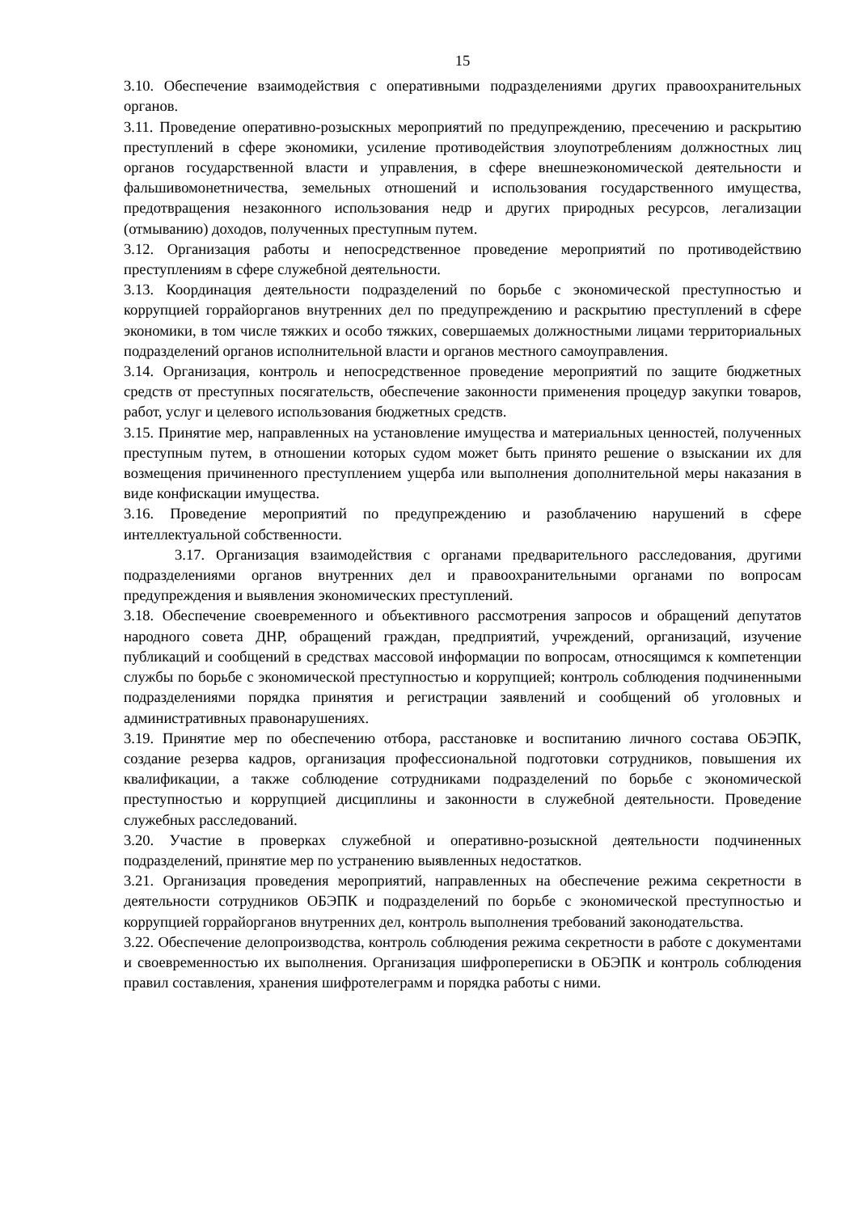15
3.10. Обеспечение взаимодействия с оперативными подразделениями других правоохранительных органов.
3.11. Проведение оперативно-розыскных мероприятий по предупреждению, пресечению и раскрытию преступлений в сфере экономики, усиление противодействия злоупотреблениям должностных лиц органов государственной власти и управления, в сфере внешнеэкономической деятельности и фальшивомонетничества, земельных отношений и использования государственного имущества, предотвращения незаконного использования недр и других природных ресурсов, легализации (отмыванию) доходов, полученных преступным путем.
3.12. Организация работы и непосредственное проведение мероприятий по противодействию преступлениям в сфере служебной деятельности.
3.13. Координация деятельности подразделений по борьбе с экономической преступностью и коррупцией горрайорганов внутренних дел по предупреждению и раскрытию преступлений в сфере экономики, в том числе тяжких и особо тяжких, совершаемых должностными лицами территориальных подразделений органов исполнительной власти и органов местного самоуправления.
3.14. Организация, контроль и непосредственное проведение мероприятий по защите бюджетных средств от преступных посягательств, обеспечение законности применения процедур закупки товаров, работ, услуг и целевого использования бюджетных средств.
3.15. Принятие мер, направленных на установление имущества и материальных ценностей, полученных преступным путем, в отношении которых судом может быть принято решение о взыскании их для возмещения причиненного преступлением ущерба или выполнения дополнительной меры наказания в виде конфискации имущества.
3.16. Проведение мероприятий по предупреждению и разоблачению нарушений в сфере интеллектуальной собственности.
3.17. Организация взаимодействия с органами предварительного расследования, другими подразделениями органов внутренних дел и правоохранительными органами по вопросам предупреждения и выявления экономических преступлений.
3.18. Обеспечение своевременного и объективного рассмотрения запросов и обращений депутатов народного совета ДНР, обращений граждан, предприятий, учреждений, организаций, изучение публикаций и сообщений в средствах массовой информации по вопросам, относящимся к компетенции службы по борьбе с экономической преступностью и коррупцией; контроль соблюдения подчиненными подразделениями порядка принятия и регистрации заявлений и сообщений об уголовных и административных правонарушениях.
3.19. Принятие мер по обеспечению отбора, расстановке и воспитанию личного состава ОБЭПК, создание резерва кадров, организация профессиональной подготовки сотрудников, повышения их квалификации, а также соблюдение сотрудниками подразделений по борьбе с экономической преступностью и коррупцией дисциплины и законности в служебной деятельности. Проведение служебных расследований.
3.20. Участие в проверках служебной и оперативно-розыскной деятельности подчиненных подразделений, принятие мер по устранению выявленных недостатков.
3.21. Организация проведения мероприятий, направленных на обеспечение режима секретности в деятельности сотрудников ОБЭПК и подразделений по борьбе с экономической преступностью и коррупцией горрайорганов внутренних дел, контроль выполнения требований законодательства.
3.22. Обеспечение делопроизводства, контроль соблюдения режима секретности в работе с документами и своевременностью их выполнения. Организация шифропереписки в ОБЭПК и контроль соблюдения правил составления, хранения шифротелеграмм и порядка работы с ними.